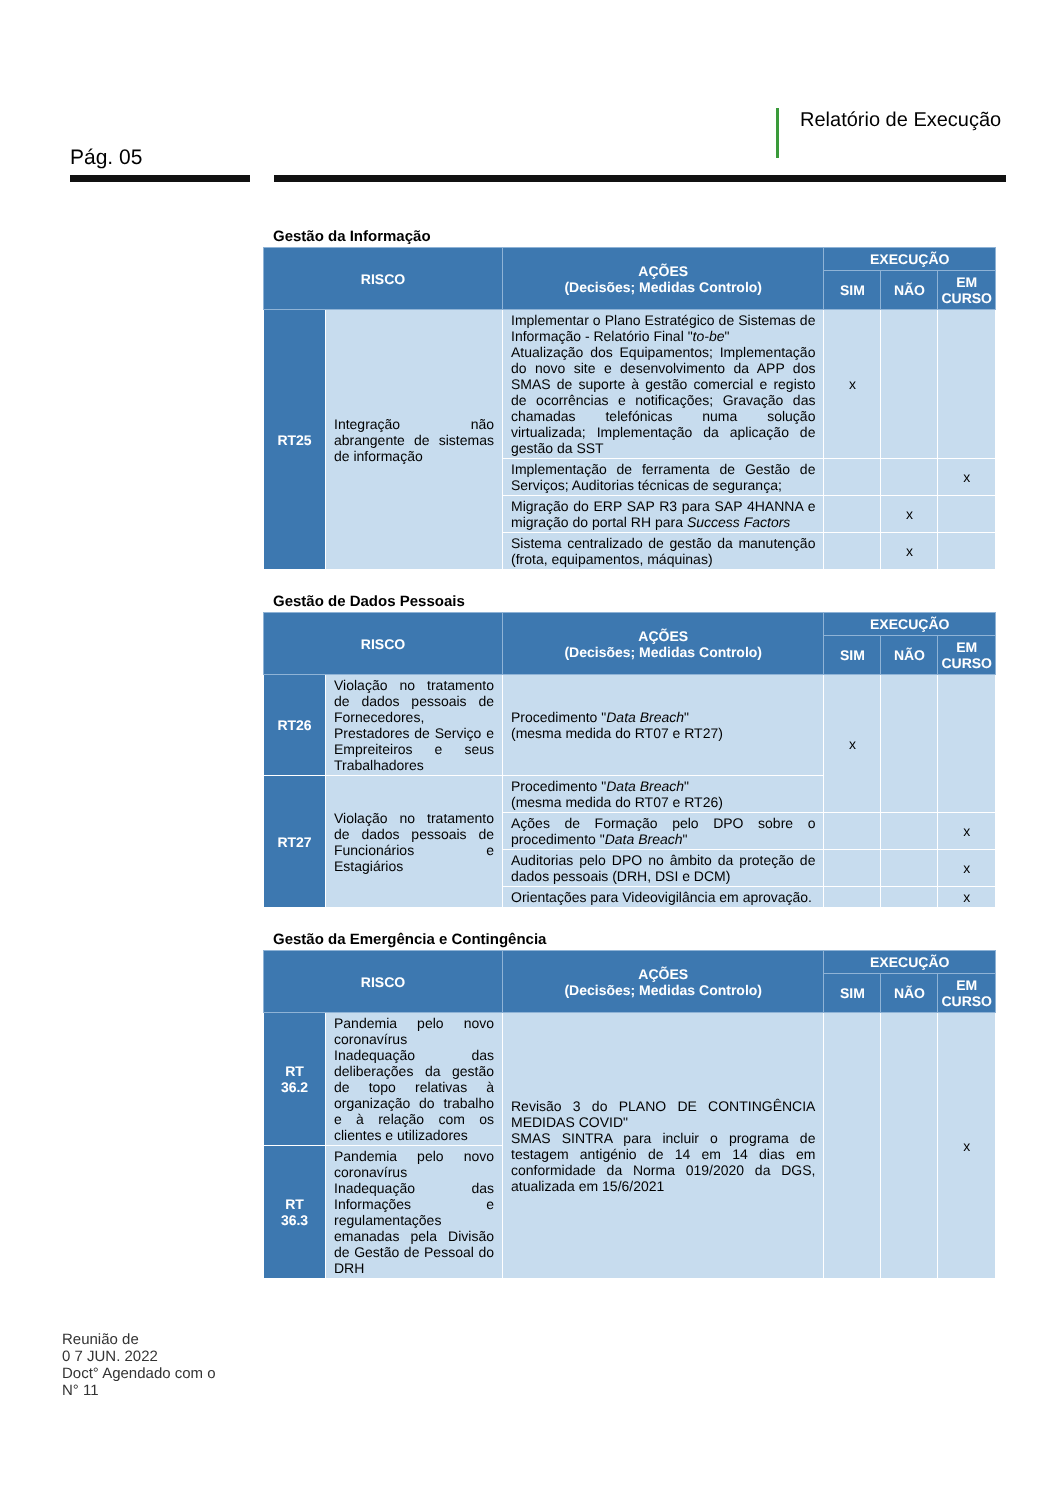Relatório de Execução
Pág. 05
Gestão da Informação
| RISCO | | AÇÕES (Decisões; Medidas Controlo) | EXECUÇÃO | | |
| --- | --- | --- | --- | --- | --- |
| | | | SIM | NÃO | EM CURSO |
| RT25 | Integração não abrangente de sistemas de informação | Implementar o Plano Estratégico de Sistemas de Informação - Relatório Final " to-be " Atualização dos Equipamentos; Implementação do novo site e desenvolvimento da APP dos SMAS de suporte à gestão comercial e registo de ocorrências e notificações; Gravação das chamadas telefónicas numa solução virtualizada; Implementação da aplicação de gestão da SST | x | | |
| | | Implementação de ferramenta de Gestão de Serviços; Auditorias técnicas de segurança; | | | x |
| | | Migração do ERP SAP R3 para SAP 4HANNA e migração do portal RH para Success Factors | | x | |
| | | Sistema centralizado de gestão da manutenção (frota, equipamentos, máquinas) | | x | |
Gestão de Dados Pessoais
| RISCO | | AÇÕES (Decisões; Medidas Controlo) | EXECUÇÃO | | |
| --- | --- | --- | --- | --- | --- |
| | | | SIM | NÃO | EM CURSO |
| RT26 | Violação no tratamento de dados pessoais de Fornecedores, Prestadores de Serviço e Empreiteiros e seus Trabalhadores | Procedimento " Data Breach " (mesma medida do RT07 e RT27) | x | | |
| RT27 | Violação no tratamento de dados pessoais de Funcionários e Estagiários | Procedimento " Data Breach " (mesma medida do RT07 e RT26) | | | |
| | | Ações de Formação pelo DPO sobre o procedimento " Data Breach " | | | x |
| | | Auditorias pelo DPO no âmbito da proteção de dados pessoais (DRH, DSI e DCM) | | | x |
| | | Orientações para Videovigilância em aprovação. | | | x |
Gestão da Emergência e Contingência
| RISCO | | AÇÕES (Decisões; Medidas Controlo) | EXECUÇÃO | | |
| --- | --- | --- | --- | --- | --- |
| | | | SIM | NÃO | EM CURSO |
| RT 36.2 | Pandemia pelo novo coronavírus Inadequação das deliberações da gestão de topo relativas à organização do trabalho e à relação com os clientes e utilizadores | Revisão 3 do PLANO DE CONTINGÊNCIA MEDIDAS COVID" SMAS SINTRA para incluir o programa de testagem antigénio de 14 em 14 dias em conformidade da Norma 019/2020 da DGS, atualizada em 15/6/2021 | | | x |
| RT 36.3 | Pandemia pelo novo coronavírus Inadequação das Informações e regulamentações emanadas pela Divisão de Gestão de Pessoal do DRH | | | | |
Reunião de
0 7 JUN. 2022
Doct° Agendado com o
N° 11